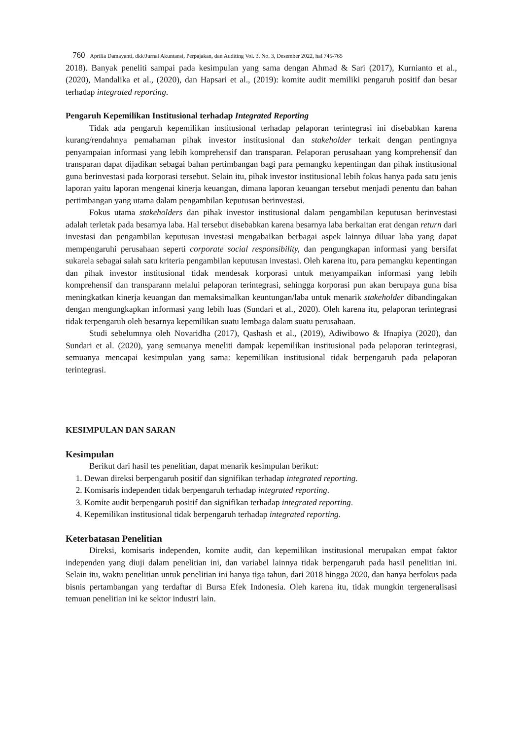760 Aprilia Damayanti, dkk/Jurnal Akuntansi, Perpajakan, dan Auditing Vol. 3, No. 3, Desember 2022, hal 745-765
2018). Banyak peneliti sampai pada kesimpulan yang sama dengan Ahmad & Sari (2017), Kurnianto et al., (2020), Mandalika et al., (2020), dan Hapsari et al., (2019): komite audit memiliki pengaruh positif dan besar terhadap integrated reporting.
Pengaruh Kepemilikan Institusional terhadap Integrated Reporting
Tidak ada pengaruh kepemilikan institusional terhadap pelaporan terintegrasi ini disebabkan karena kurang/rendahnya pemahaman pihak investor institusional dan stakeholder terkait dengan pentingnya penyampaian informasi yang lebih komprehensif dan transparan. Pelaporan perusahaan yang komprehensif dan transparan dapat dijadikan sebagai bahan pertimbangan bagi para pemangku kepentingan dan pihak institusional guna berinvestasi pada korporasi tersebut. Selain itu, pihak investor institusional lebih fokus hanya pada satu jenis laporan yaitu laporan mengenai kinerja keuangan, dimana laporan keuangan tersebut menjadi penentu dan bahan pertimbangan yang utama dalam pengambilan keputusan berinvestasi.
Fokus utama stakeholders dan pihak investor institusional dalam pengambilan keputusan berinvestasi adalah terletak pada besarnya laba. Hal tersebut disebabkan karena besarnya laba berkaitan erat dengan return dari investasi dan pengambilan keputusan investasi mengabaikan berbagai aspek lainnya diluar laba yang dapat mempengaruhi perusahaan seperti corporate social responsibility, dan pengungkapan informasi yang bersifat sukarela sebagai salah satu kriteria pengambilan keputusan investasi. Oleh karena itu, para pemangku kepentingan dan pihak investor institusional tidak mendesak korporasi untuk menyampaikan informasi yang lebih komprehensif dan transparann melalui pelaporan terintegrasi, sehingga korporasi pun akan berupaya guna bisa meningkatkan kinerja keuangan dan memaksimalkan keuntungan/laba untuk menarik stakeholder dibandingakan dengan mengungkapkan informasi yang lebih luas (Sundari et al., 2020). Oleh karena itu, pelaporan terintegrasi tidak terpengaruh oleh besarnya kepemilikan suatu lembaga dalam suatu perusahaan.
Studi sebelumnya oleh Novaridha (2017), Qashash et al., (2019), Adiwibowo & Ifnapiya (2020), dan Sundari et al. (2020), yang semuanya meneliti dampak kepemilikan institusional pada pelaporan terintegrasi, semuanya mencapai kesimpulan yang sama: kepemilikan institusional tidak berpengaruh pada pelaporan terintegrasi.
KESIMPULAN DAN SARAN
Kesimpulan
Berikut dari hasil tes penelitian, dapat menarik kesimpulan berikut:
1. Dewan direksi berpengaruh positif dan signifikan terhadap integrated reporting.
2. Komisaris independen tidak berpengaruh terhadap integrated reporting.
3. Komite audit berpengaruh positif dan signifikan terhadap integrated reporting.
4. Kepemilikan institusional tidak berpengaruh terhadap integrated reporting.
Keterbatasan Penelitian
Direksi, komisaris independen, komite audit, dan kepemilikan institusional merupakan empat faktor independen yang diuji dalam penelitian ini, dan variabel lainnya tidak berpengaruh pada hasil penelitian ini. Selain itu, waktu penelitian untuk penelitian ini hanya tiga tahun, dari 2018 hingga 2020, dan hanya berfokus pada bisnis pertambangan yang terdaftar di Bursa Efek Indonesia. Oleh karena itu, tidak mungkin tergeneralisasi temuan penelitian ini ke sektor industri lain.